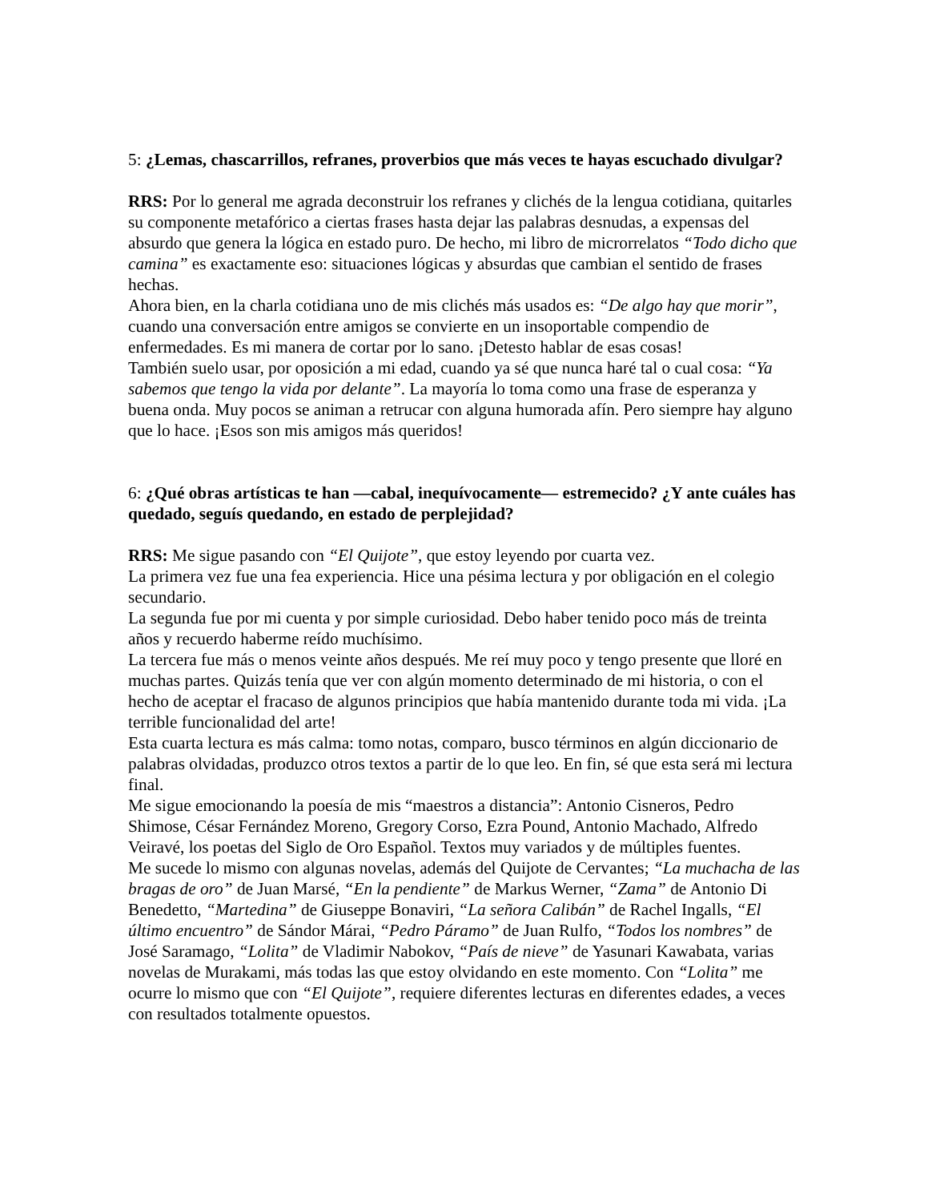5: ¿Lemas, chascarrillos, refranes, proverbios que más veces te hayas escuchado divulgar?
RRS: Por lo general me agrada deconstruir los refranes y clichés de la lengua cotidiana, quitarles su componente metafórico a ciertas frases hasta dejar las palabras desnudas, a expensas del absurdo que genera la lógica en estado puro. De hecho, mi libro de microrrelatos “Todo dicho que camina” es exactamente eso: situaciones lógicas y absurdas que cambian el sentido de frases hechas.
Ahora bien, en la charla cotidiana uno de mis clichés más usados es: “De algo hay que morir”, cuando una conversación entre amigos se convierte en un insoportable compendio de enfermedades. Es mi manera de cortar por lo sano. ¡Detesto hablar de esas cosas!
También suelo usar, por oposición a mi edad, cuando ya sé que nunca haré tal o cual cosa: “Ya sabemos que tengo la vida por delante”. La mayoría lo toma como una frase de esperanza y buena onda. Muy pocos se animan a retrucar con alguna humorada afín. Pero siempre hay alguno que lo hace. ¡Esos son mis amigos más queridos!
6: ¿Qué obras artísticas te han —cabal, inequívocamente— estremecido? ¿Y ante cuáles has quedado, seguís quedando, en estado de perplejidad?
RRS: Me sigue pasando con “El Quijote”, que estoy leyendo por cuarta vez.
La primera vez fue una fea experiencia. Hice una pésima lectura y por obligación en el colegio secundario.
La segunda fue por mi cuenta y por simple curiosidad. Debo haber tenido poco más de treinta años y recuerdo haberme reído muchísimo.
La tercera fue más o menos veinte años después. Me reí muy poco y tengo presente que lloré en muchas partes. Quizás tenía que ver con algún momento determinado de mi historia, o con el hecho de aceptar el fracaso de algunos principios que había mantenido durante toda mi vida. ¡La terrible funcionalidad del arte!
Esta cuarta lectura es más calma: tomo notas, comparo, busco términos en algún diccionario de palabras olvidadas, produzco otros textos a partir de lo que leo. En fin, sé que esta será mi lectura final.
Me sigue emocionando la poesía de mis “maestros a distancia”: Antonio Cisneros, Pedro Shimose, César Fernández Moreno, Gregory Corso, Ezra Pound, Antonio Machado, Alfredo Veiravé, los poetas del Siglo de Oro Español. Textos muy variados y de múltiples fuentes.
Me sucede lo mismo con algunas novelas, además del Quijote de Cervantes; “La muchacha de las bragas de oro” de Juan Marsé, “En la pendiente” de Markus Werner, “Zama” de Antonio Di Benedetto, “Martedina” de Giuseppe Bonaviri, “La señora Calibán” de Rachel Ingalls, “El último encuentro” de Sándor Márai, “Pedro Páramo” de Juan Rulfo, “Todos los nombres” de José Saramago, “Lolita” de Vladimir Nabokov, “País de nieve” de Yasunari Kawabata, varias novelas de Murakami, más todas las que estoy olvidando en este momento. Con “Lolita” me ocurre lo mismo que con “El Quijote”, requiere diferentes lecturas en diferentes edades, a veces con resultados totalmente opuestos.